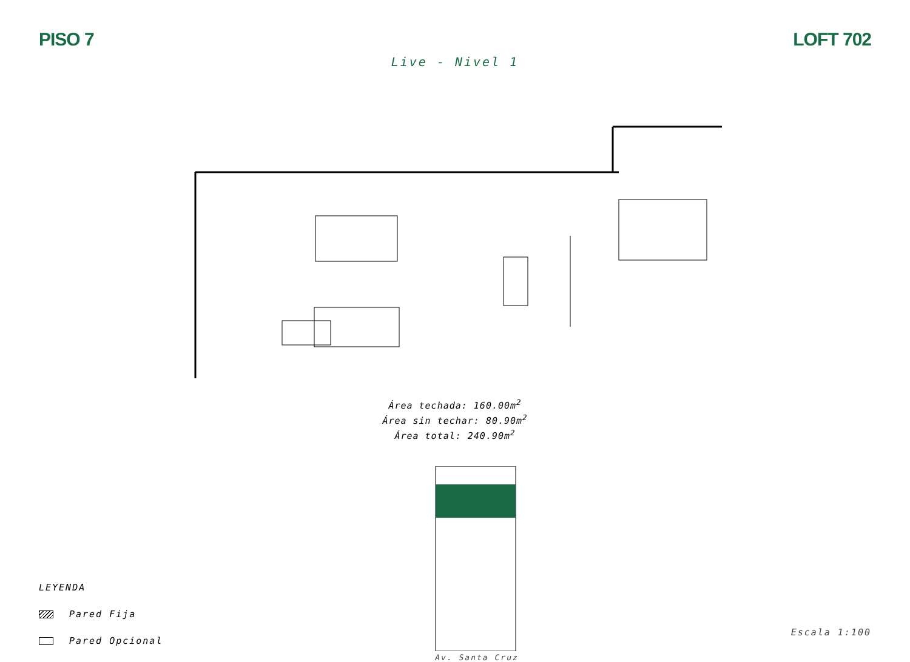PISO 7 LOFT 702
Live - Nivel 1
Área techada: 160.00m<sup>2</sup>
Área sin techar: 80.90m<sup>2</sup>
Área total: 240.90m<sup>2</sup>
LEYENDA
Pared Fija
Pared Opcional
Av. Santa Cruz
Escala 1:100